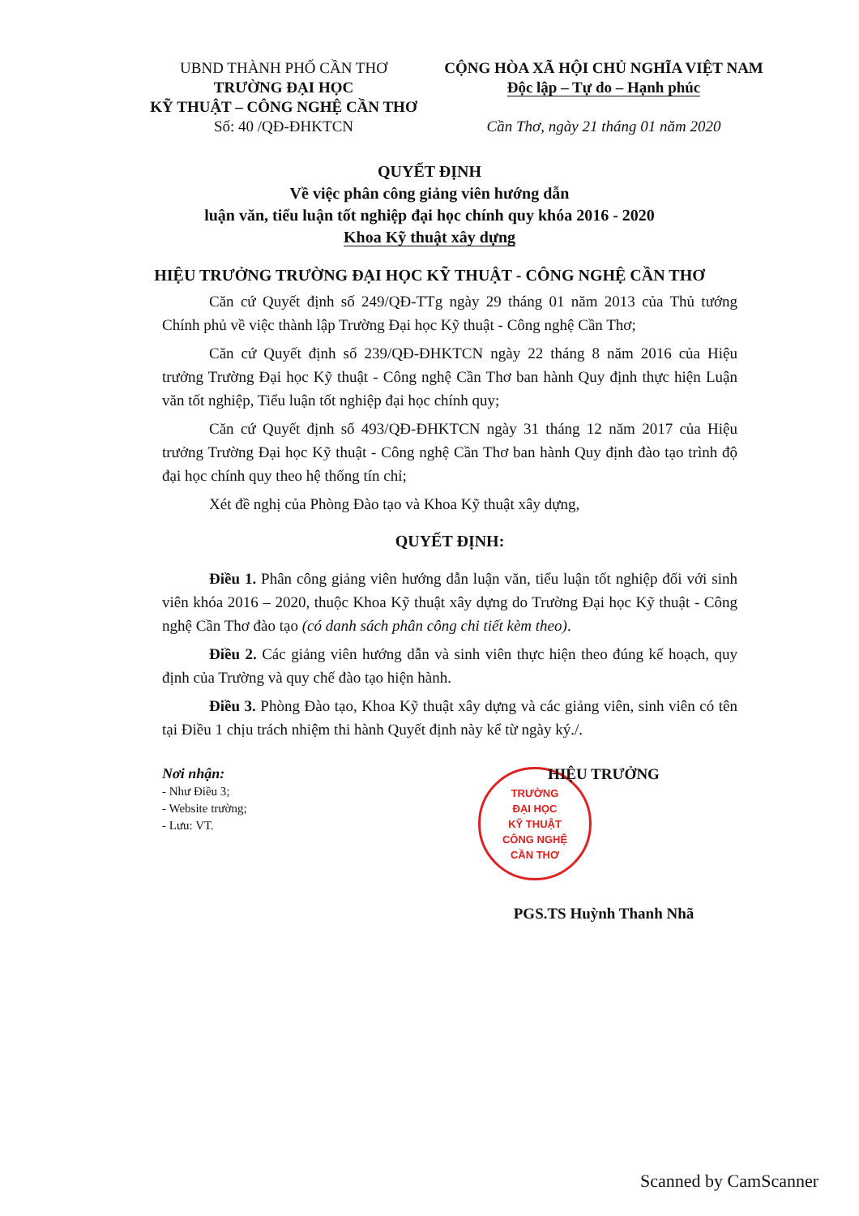UBND THÀNH PHỐ CẦN THƠ
TRƯỜNG ĐẠI HỌC
KỸ THUẬT – CÔNG NGHỆ CẦN THƠ
Số: 40 /QĐ-ĐHKTCN
CỘNG HÒA XÃ HỘI CHỦ NGHĨA VIỆT NAM
Độc lập – Tự do – Hạnh phúc
Cần Thơ, ngày 21 tháng 01 năm 2020
QUYẾT ĐỊNH
Về việc phân công giảng viên hướng dẫn
luận văn, tiểu luận tốt nghiệp đại học chính quy khóa 2016 - 2020
Khoa Kỹ thuật xây dựng
HIỆU TRƯỞNG TRƯỜNG ĐẠI HỌC KỸ THUẬT - CÔNG NGHỆ CẦN THƠ
Căn cứ Quyết định số 249/QĐ-TTg ngày 29 tháng 01 năm 2013 của Thủ tướng Chính phủ về việc thành lập Trường Đại học Kỹ thuật - Công nghệ Cần Thơ;
Căn cứ Quyết định số 239/QĐ-ĐHKTCN ngày 22 tháng 8 năm 2016 của Hiệu trưởng Trường Đại học Kỹ thuật - Công nghệ Cần Thơ ban hành Quy định thực hiện Luận văn tốt nghiệp, Tiểu luận tốt nghiệp đại học chính quy;
Căn cứ Quyết định số 493/QĐ-ĐHKTCN ngày 31 tháng 12 năm 2017 của Hiệu trưởng Trường Đại học Kỹ thuật - Công nghệ Cần Thơ ban hành Quy định đào tạo trình độ đại học chính quy theo hệ thống tín chỉ;
Xét đề nghị của Phòng Đào tạo và Khoa Kỹ thuật xây dựng,
QUYẾT ĐỊNH:
Điều 1. Phân công giảng viên hướng dẫn luận văn, tiểu luận tốt nghiệp đối với sinh viên khóa 2016 – 2020, thuộc Khoa Kỹ thuật xây dựng do Trường Đại học Kỹ thuật - Công nghệ Cần Thơ đào tạo (có danh sách phân công chi tiết kèm theo).
Điều 2. Các giảng viên hướng dẫn và sinh viên thực hiện theo đúng kế hoạch, quy định của Trường và quy chế đào tạo hiện hành.
Điều 3. Phòng Đào tạo, Khoa Kỹ thuật xây dựng và các giảng viên, sinh viên có tên tại Điều 1 chịu trách nhiệm thi hành Quyết định này kể từ ngày ký./.
Nơi nhận:
- Như Điều 3;
- Website trường;
- Lưu: VT.
HIỆU TRƯỞNG
TRƯỜNG
ĐẠI HỌC
KỸ THUẬT
CÔNG NGHỆ
CẦN THƠ
PGS.TS Huỳnh Thanh Nhã
Scanned by CamScanner